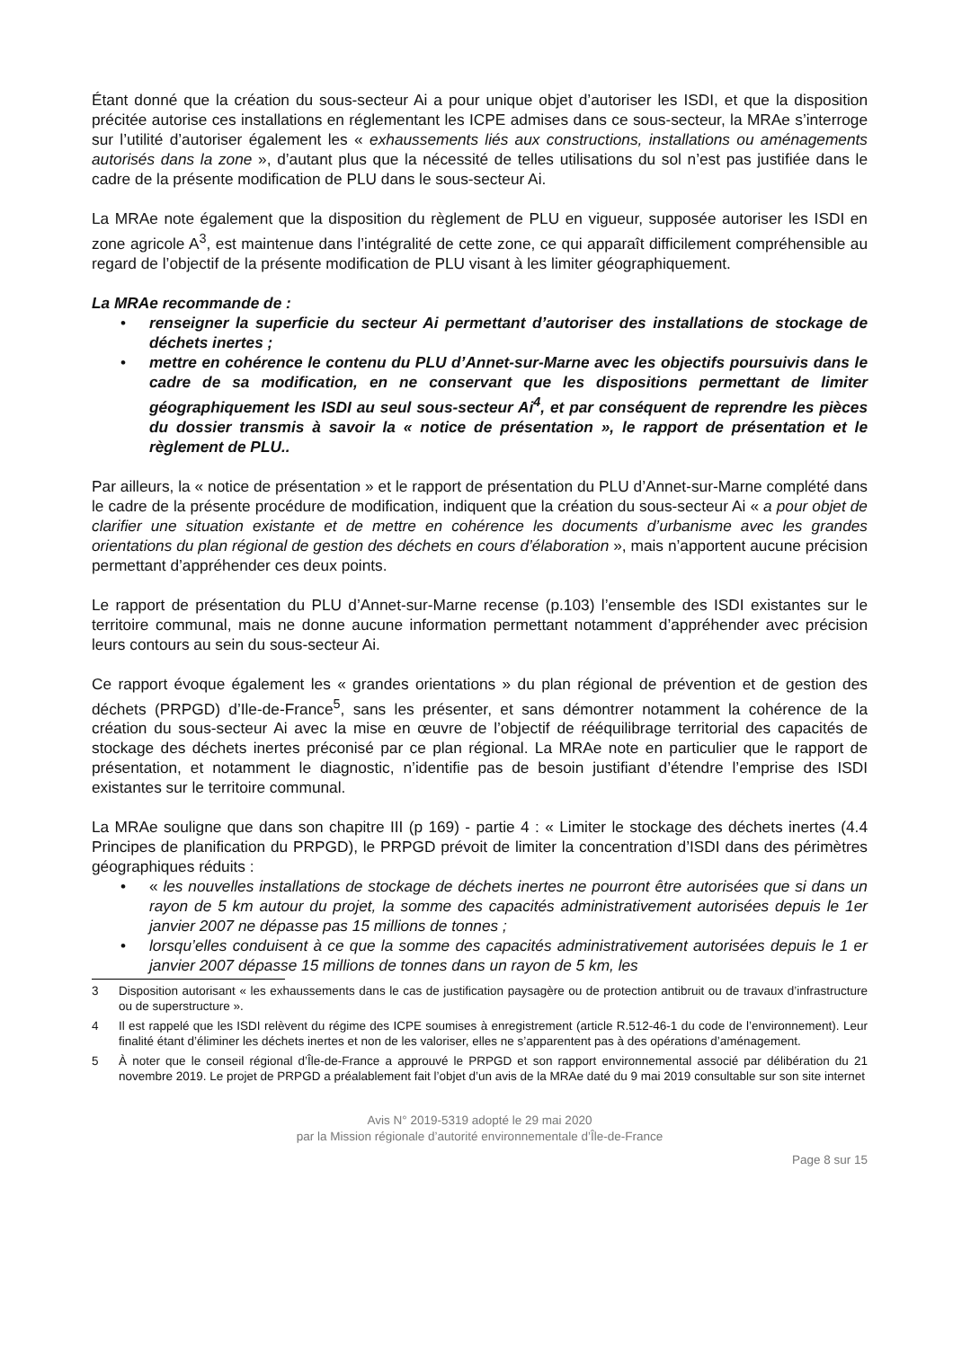Étant donné que la création du sous-secteur Ai a pour unique objet d’autoriser les ISDI, et que la disposition précitée autorise ces installations en réglementant les ICPE admises dans ce sous-secteur, la MRAe s’interroge sur l’utilité d’autoriser également les « exhaussements liés aux constructions, installations ou aménagements autorisés dans la zone », d’autant plus que la nécessité de telles utilisations du sol n’est pas justifiée dans le cadre de la présente modification de PLU dans le sous-secteur Ai.
La MRAe note également que la disposition du règlement de PLU en vigueur, supposée autoriser les ISDI en zone agricole A<sup>3</sup>, est maintenue dans l’intégralité de cette zone, ce qui apparaît difficilement compréhensible au regard de l’objectif de la présente modification de PLU visant à les limiter géographiquement.
La MRAe recommande de :
• renseigner la superficie du secteur Ai permettant d’autoriser des installations de stockage de déchets inertes ;
• mettre en cohérence le contenu du PLU d’Annet-sur-Marne avec les objectifs poursuivis dans le cadre de sa modification, en ne conservant que les dispositions permettant de limiter géographiquement les ISDI au seul sous-secteur Ai<sup>4</sup>, et par conséquent de reprendre les pièces du dossier transmis à savoir la « notice de présentation », le rapport de présentation et le règlement de PLU..
Par ailleurs, la « notice de présentation » et le rapport de présentation du PLU d’Annet-sur-Marne complété dans le cadre de la présente procédure de modification, indiquent que la création du sous-secteur Ai « a pour objet de clarifier une situation existante et de mettre en cohérence les documents d’urbanisme avec les grandes orientations du plan régional de gestion des déchets en cours d’élaboration », mais n’apportent aucune précision permettant d’appréhender ces deux points.
Le rapport de présentation du PLU d’Annet-sur-Marne recense (p.103) l’ensemble des ISDI existantes sur le territoire communal, mais ne donne aucune information permettant notamment d’appréhender avec précision leurs contours au sein du sous-secteur Ai.
Ce rapport évoque également les « grandes orientations » du plan régional de prévention et de gestion des déchets (PRPGD) d’Ile-de-France<sup>5</sup>, sans les présenter, et sans démontrer notamment la cohérence de la création du sous-secteur Ai avec la mise en œuvre de l’objectif de rééquilibrage territorial des capacités de stockage des déchets inertes préconisé par ce plan régional. La MRAe note en particulier que le rapport de présentation, et notamment le diagnostic, n’identifie pas de besoin justifiant d’étendre l’emprise des ISDI existantes sur le territoire communal.
La MRAe souligne que dans son chapitre III (p 169) - partie 4 : « Limiter le stockage des déchets inertes (4.4 Principes de planification du PRPGD), le PRPGD prévoit de limiter la concentration d’ISDI dans des périmètres géographiques réduits :
• « les nouvelles installations de stockage de déchets inertes ne pourront être autorisées que si dans un rayon de 5 km autour du projet, la somme des capacités administrativement autorisées depuis le 1er janvier 2007 ne dépasse pas 15 millions de tonnes ;
• lorsqu’elles conduisent à ce que la somme des capacités administrativement autorisées depuis le 1 er janvier 2007 dépasse 15 millions de tonnes dans un rayon de 5 km, les
3 Disposition autorisant « les exhaussements dans le cas de justification paysagère ou de protection antibruit ou de travaux d’infrastructure ou de superstructure ».
4 Il est rappelé que les ISDI relèvent du régime des ICPE soumises à enregistrement (article R.512-46-1 du code de l’environnement). Leur finalité étant d’éliminer les déchets inertes et non de les valoriser, elles ne s’apparentent pas à des opérations d’aménagement.
5 À noter que le conseil régional d’Île-de-France a approuvé le PRPGD et son rapport environnemental associé par délibération du 21 novembre 2019. Le projet de PRPGD a préalablement fait l’objet d’un avis de la MRAe daté du 9 mai 2019 consultable sur son site internet
Avis N° 2019-5319 adopté le 29 mai 2020
par la Mission régionale d’autorité environnementale d’Île-de-France
Page 8 sur 15